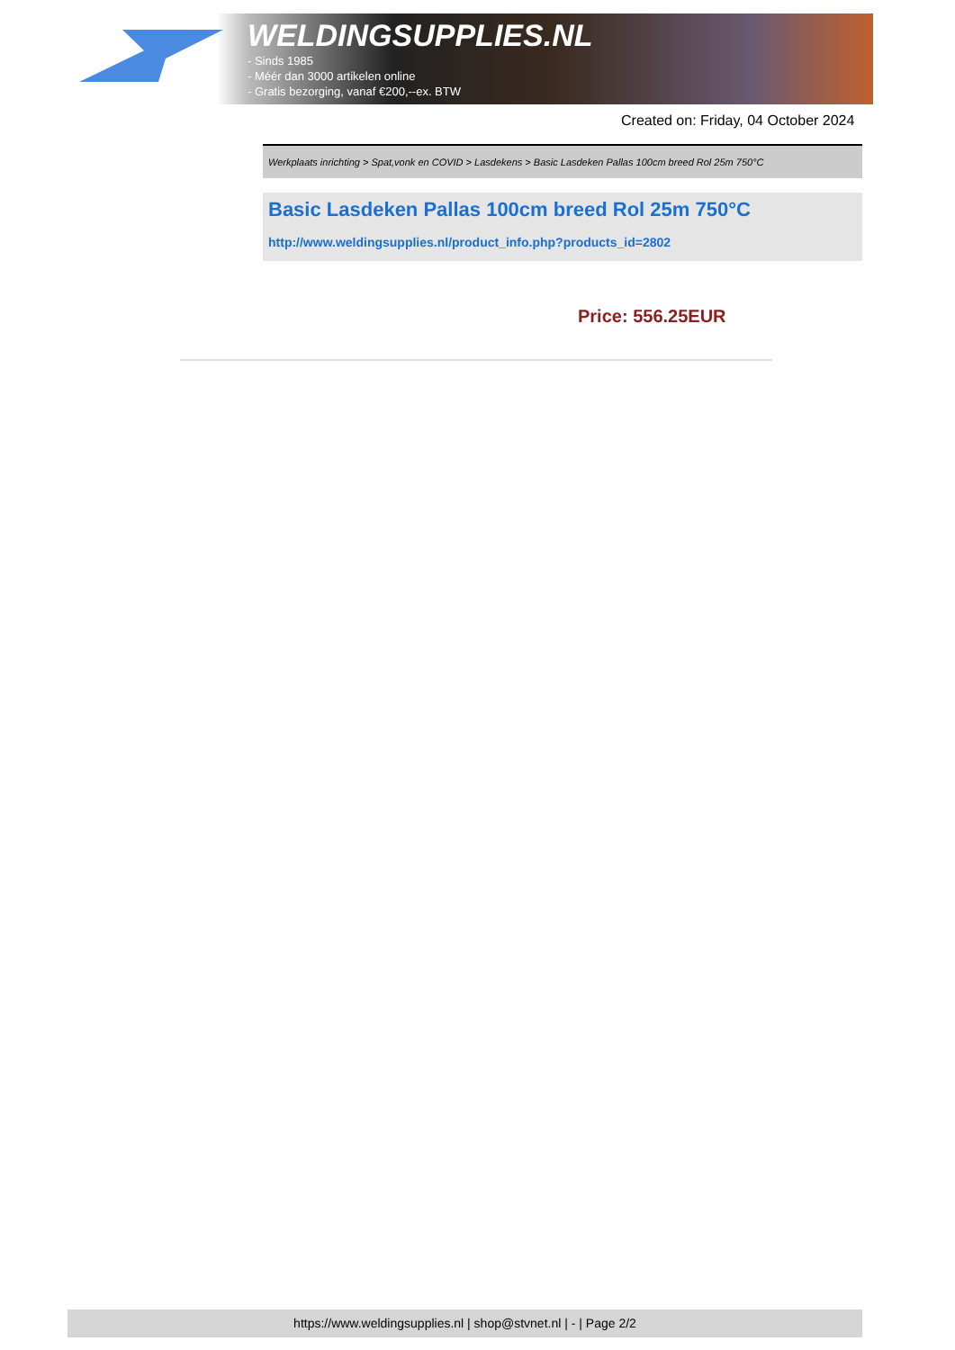WELDINGSUPPLIES.NL
- Sinds 1985
- Méér dan 3000 artikelen online
- Gratis bezorging, vanaf €200,--ex. BTW
Created on: Friday, 04 October 2024
Werkplaats inrichting > Spat,vonk en COVID > Lasdekens > Basic Lasdeken Pallas 100cm breed Rol 25m 750°C
Basic Lasdeken Pallas 100cm breed Rol 25m 750°C
http://www.weldingsupplies.nl/product_info.php?products_id=2802
Price: 556.25EUR
https://www.weldingsupplies.nl | shop@stvnet.nl | - | Page 2/2